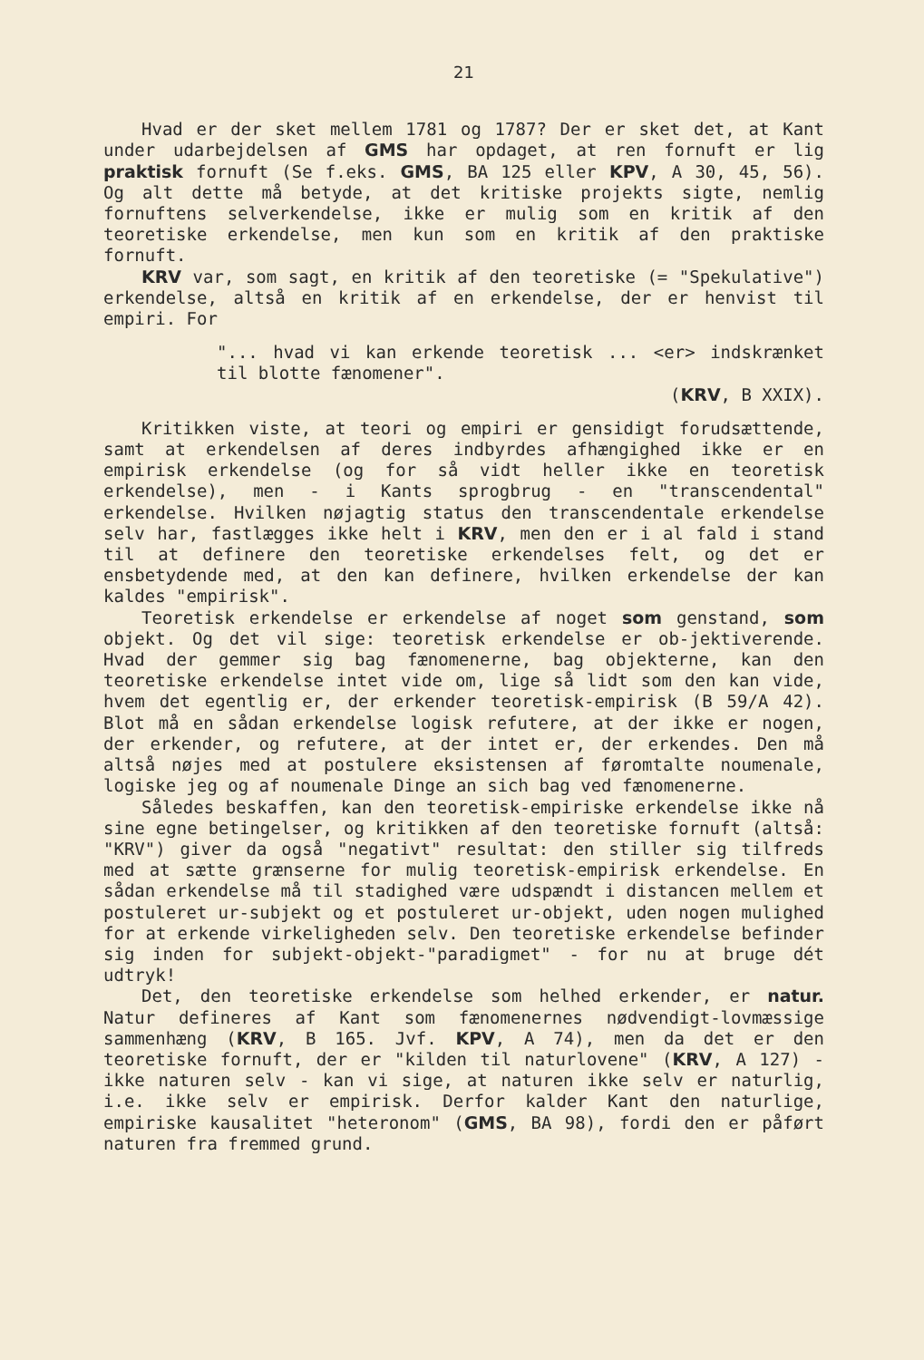21
Hvad er der sket mellem 1781 og 1787? Der er sket det, at Kant under udarbejdelsen af GMS har opdaget, at ren fornuft er lig praktisk fornuft (Se f.eks. GMS, BA 125 eller KPV, A 30, 45, 56). Og alt dette må betyde, at det kritiske projekts sigte, nemlig fornuftens selverkendelse, ikke er mulig som en kritik af den teoretiske erkendelse, men kun som en kritik af den praktiske fornuft.
KRV var, som sagt, en kritik af den teoretiske (= "Spekulative") erkendelse, altså en kritik af en erkendelse, der er henvist til empiri. For
"... hvad vi kan erkende teoretisk ... <er> indskrænket til blotte fænomener".
(KRV, B XXIX).
Kritikken viste, at teori og empiri er gensidigt forudsættende, samt at erkendelsen af deres indbyrdes afhængighed ikke er en empirisk erkendelse (og for så vidt heller ikke en teoretisk erkendelse), men - i Kants sprogbrug - en "transcendental" erkendelse. Hvilken nøjagtig status den transcendentale erkendelse selv har, fastlægges ikke helt i KRV, men den er i al fald i stand til at definere den teoretiske erkendelses felt, og det er ensbetydende med, at den kan definere, hvilken erkendelse der kan kaldes "empirisk".
Teoretisk erkendelse er erkendelse af noget som genstand, som objekt. Og det vil sige: teoretisk erkendelse er ob-jektiverende. Hvad der gemmer sig bag fænomenerne, bag objekterne, kan den teoretiske erkendelse intet vide om, lige så lidt som den kan vide, hvem det egentlig er, der erkender teoretisk-empirisk (B 59/A 42). Blot må en sådan erkendelse logisk refutere, at der ikke er nogen, der erkender, og refutere, at der intet er, der erkendes. Den må altså nøjes med at postulere eksistensen af føromtalte noumenale, logiske jeg og af noumenale Dinge an sich bag ved fænomenerne.
Således beskaffen, kan den teoretisk-empiriske erkendelse ikke nå sine egne betingelser, og kritikken af den teoretiske fornuft (altså: "KRV") giver da også "negativt" resultat: den stiller sig tilfreds med at sætte grænserne for mulig teoretisk-empirisk erkendelse. En sådan erkendelse må til stadighed være udspændt i distancen mellem et postuleret ur-subjekt og et postuleret ur-objekt, uden nogen mulighed for at erkende virkeligheden selv. Den teoretiske erkendelse befinder sig inden for subjekt-objekt-"paradigmet" - for nu at bruge dét udtryk!
Det, den teoretiske erkendelse som helhed erkender, er natur. Natur defineres af Kant som fænomenernes nødvendigt-lovmæssige sammenhæng (KRV, B 165. Jvf. KPV, A 74), men da det er den teoretiske fornuft, der er "kilden til naturlovene" (KRV, A 127) - ikke naturen selv - kan vi sige, at naturen ikke selv er naturlig, i.e. ikke selv er empirisk. Derfor kalder Kant den naturlige, empiriske kausalitet "heteronom" (GMS, BA 98), fordi den er påført naturen fra fremmed grund.